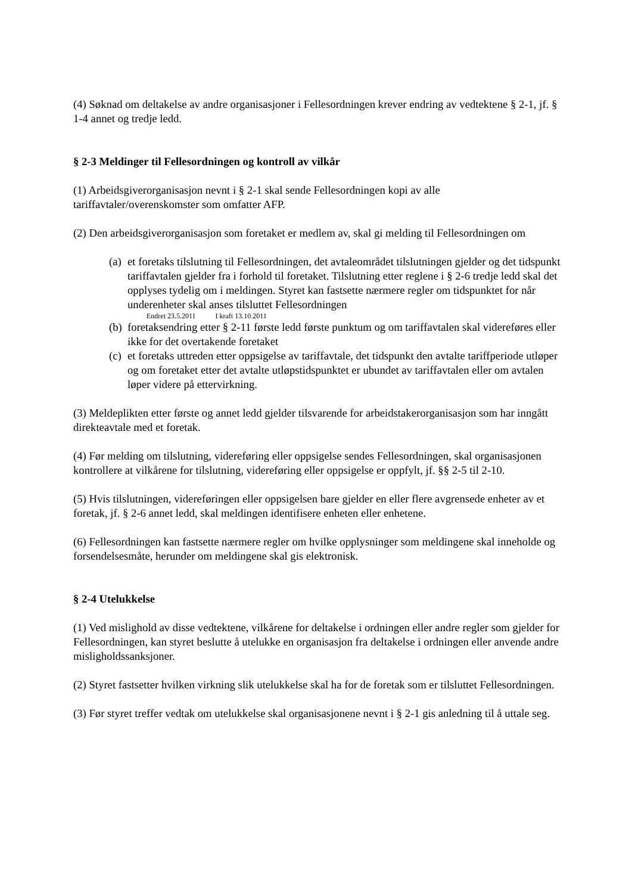(4) Søknad om deltakelse av andre organisasjoner i Fellesordningen krever endring av vedtektene § 2-1, jf. § 1-4 annet og tredje ledd.
§ 2-3 Meldinger til Fellesordningen og kontroll av vilkår
(1) Arbeidsgiverorganisasjon nevnt i § 2-1 skal sende Fellesordningen kopi av alle tariffavtaler/overenskomster som omfatter AFP.
(2) Den arbeidsgiverorganisasjon som foretaket er medlem av, skal gi melding til Fellesordningen om
(a) et foretaks tilslutning til Fellesordningen, det avtaleområdet tilslutningen gjelder og det tidspunkt tariffavtalen gjelder fra i forhold til foretaket. Tilslutning etter reglene i § 2-6 tredje ledd skal det opplyses tydelig om i meldingen. Styret kan fastsette nærmere regler om tidspunktet for når underenheter skal anses tilsluttet Fellesordningen
Endret 23.5.2011 I kraft 13.10.2011
(b) foretaksendring etter § 2-11 første ledd første punktum og om tariffavtalen skal videreføres eller ikke for det overtakende foretaket
(c) et foretaks uttreden etter oppsigelse av tariffavtale, det tidspunkt den avtalte tariffperiode utløper og om foretaket etter det avtalte utløpstidspunktet er ubundet av tariffavtalen eller om avtalen løper videre på ettervirkning.
(3) Meldeplikten etter første og annet ledd gjelder tilsvarende for arbeidstakerorganisasjon som har inngått direkteavtale med et foretak.
(4) Før melding om tilslutning, videreføring eller oppsigelse sendes Fellesordningen, skal organisasjonen kontrollere at vilkårene for tilslutning, videreføring eller oppsigelse er oppfylt, jf. §§ 2-5 til 2-10.
(5) Hvis tilslutningen, videreføringen eller oppsigelsen bare gjelder en eller flere avgrensede enheter av et foretak, jf. § 2-6 annet ledd, skal meldingen identifisere enheten eller enhetene.
(6) Fellesordningen kan fastsette nærmere regler om hvilke opplysninger som meldingene skal inneholde og forsendelsesmåte, herunder om meldingene skal gis elektronisk.
§ 2-4 Utelukkelse
(1) Ved mislighold av disse vedtektene, vilkårene for deltakelse i ordningen eller andre regler som gjelder for Fellesordningen, kan styret beslutte å utelukke en organisasjon fra deltakelse i ordningen eller anvende andre misligholdssanksjoner.
(2) Styret fastsetter hvilken virkning slik utelukkelse skal ha for de foretak som er tilsluttet Fellesordningen.
(3) Før styret treffer vedtak om utelukkelse skal organisasjonene nevnt i § 2-1 gis anledning til å uttale seg.